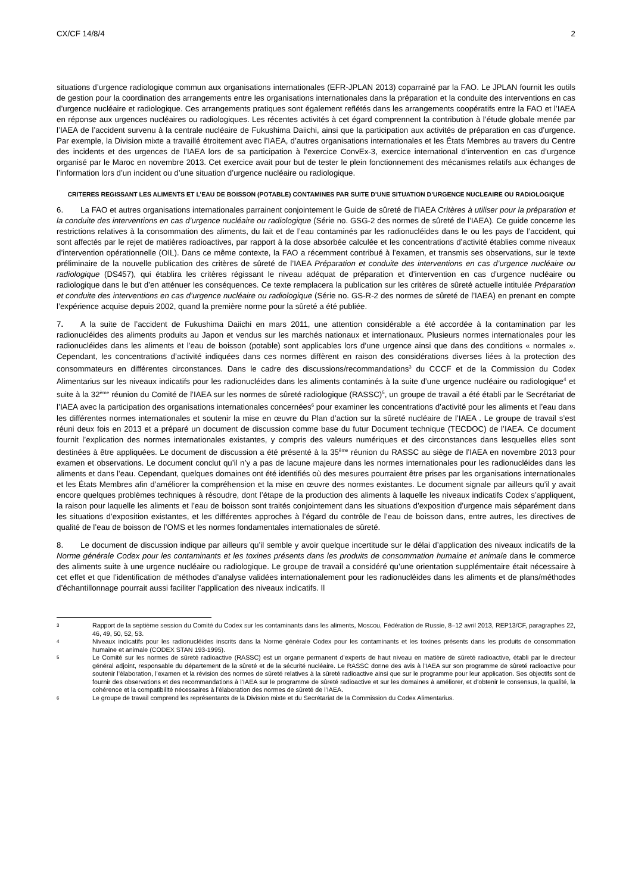CX/CF 14/8/4 2
situations d’urgence radiologique commun aux organisations internationales (EFR-JPLAN 2013) coparrainé par la FAO. Le JPLAN fournit les outils de gestion pour la coordination des arrangements entre les organisations internationales dans la préparation et la conduite des interventions en cas d’urgence nucléaire et radiologique. Ces arrangements pratiques sont également reflétés dans les arrangements coopératifs entre la FAO et l’IAEA en réponse aux urgences nucléaires ou radiologiques. Les récentes activités à cet égard comprennent la contribution à l’étude globale menée par l’IAEA de l’accident survenu à la centrale nucléaire de Fukushima Daiichi, ainsi que la participation aux activités de préparation en cas d’urgence. Par exemple, la Division mixte a travaillé étroitement avec l’IAEA, d’autres organisations internationales et les États Membres au travers du Centre des incidents et des urgences de l’IAEA lors de sa participation à l’exercice ConvEx-3, exercice international d’intervention en cas d’urgence organisé par le Maroc en novembre 2013. Cet exercice avait pour but de tester le plein fonctionnement des mécanismes relatifs aux échanges de l’information lors d’un incident ou d’une situation d’urgence nucléaire ou radiologique.
CRITERES REGISSANT LES ALIMENTS ET L’EAU DE BOISSON (POTABLE) CONTAMINES PAR SUITE D’UNE SITUATION D’URGENCE NUCLEAIRE OU RADIOLOGIQUE
6. La FAO et autres organisations internationales parrainent conjointement le Guide de sûreté de l’IAEA Critères à utiliser pour la préparation et la conduite des interventions en cas d’urgence nucléaire ou radiologique (Série no. GSG-2 des normes de sûreté de l’IAEA). Ce guide concerne les restrictions relatives à la consommation des aliments, du lait et de l’eau contaminés par les radionucléides dans le ou les pays de l’accident, qui sont affectés par le rejet de matières radioactives, par rapport à la dose absorbée calculée et les concentrations d’activité établies comme niveaux d’intervention opérationnelle (OIL). Dans ce même contexte, la FAO a récemment contribué à l’examen, et transmis ses observations, sur le texte préliminaire de la nouvelle publication des critères de sûreté de l’IAEA Préparation et conduite des interventions en cas d’urgence nucléaire ou radiologique (DS457), qui établira les critères régissant le niveau adéquat de préparation et d’intervention en cas d’urgence nucléaire ou radiologique dans le but d’en atténuer les conséquences. Ce texte remplacera la publication sur les critères de sûreté actuelle intitulée Préparation et conduite des interventions en cas d’urgence nucléaire ou radiologique (Série no. GS-R-2 des normes de sûreté de l’IAEA) en prenant en compte l’expérience acquise depuis 2002, quand la première norme pour la sûreté a été publiée.
7. A la suite de l’accident de Fukushima Daiichi en mars 2011, une attention considérable a été accordée à la contamination par les radionucléides des aliments produits au Japon et vendus sur les marchés nationaux et internationaux. Plusieurs normes internationales pour les radionucléides dans les aliments et l’eau de boisson (potable) sont applicables lors d’une urgence ainsi que dans des conditions « normales ». Cependant, les concentrations d’activité indiquées dans ces normes diffèrent en raison des considérations diverses liées à la protection des consommateurs en différentes circonstances. Dans le cadre des discussions/recommandations<sup>3</sup> du CCCF et de la Commission du Codex Alimentarius sur les niveaux indicatifs pour les radionucléides dans les aliments contaminés à la suite d’une urgence nucléaire ou radiologique<sup>4</sup> et suite à la 32<sup>ème</sup> réunion du Comité de l’IAEA sur les normes de sûreté radiologique (RASSC)<sup>5</sup>, un groupe de travail a été établi par le Secrétariat de l’IAEA avec la participation des organisations internationales concernées<sup>6</sup> pour examiner les concentrations d’activité pour les aliments et l’eau dans les différentes normes internationales et soutenir la mise en œuvre du Plan d’action sur la sûreté nucléaire de l’IAEA . Le groupe de travail s’est réuni deux fois en 2013 et a préparé un document de discussion comme base du futur Document technique (TECDOC) de l’IAEA. Ce document fournit l’explication des normes internationales existantes, y compris des valeurs numériques et des circonstances dans lesquelles elles sont destinées à être appliquées. Le document de discussion a été présenté à la 35<sup>ème</sup> réunion du RASSC au siège de l’IAEA en novembre 2013 pour examen et observations. Le document conclut qu’il n’y a pas de lacune majeure dans les normes internationales pour les radionucléides dans les aliments et dans l’eau. Cependant, quelques domaines ont été identifiés où des mesures pourraient être prises par les organisations internationales et les États Membres afin d’améliorer la compréhension et la mise en œuvre des normes existantes. Le document signale par ailleurs qu’il y avait encore quelques problèmes techniques à résoudre, dont l’étape de la production des aliments à laquelle les niveaux indicatifs Codex s’appliquent, la raison pour laquelle les aliments et l’eau de boisson sont traités conjointement dans les situations d’exposition d’urgence mais séparément dans les situations d’exposition existantes, et les différentes approches à l’égard du contrôle de l’eau de boisson dans, entre autres, les directives de qualité de l’eau de boisson de l’OMS et les normes fondamentales internationales de sûreté.
8. Le document de discussion indique par ailleurs qu’il semble y avoir quelque incertitude sur le délai d’application des niveaux indicatifs de la Norme générale Codex pour les contaminants et les toxines présents dans les produits de consommation humaine et animale dans le commerce des aliments suite à une urgence nucléaire ou radiologique. Le groupe de travail a considéré qu’une orientation supplémentaire était nécessaire à cet effet et que l’identification de méthodes d’analyse validées internationalement pour les radionucléides dans les aliments et de plans/méthodes d’échantillonnage pourrait aussi faciliter l’application des niveaux indicatifs. Il
<sup>3</sup> Rapport de la septième session du Comité du Codex sur les contaminants dans les aliments, Moscou, Fédération de Russie, 8–12 avril 2013, REP13/CF, paragraphes 22, 46, 49, 50, 52, 53.
<sup>4</sup> Niveaux indicatifs pour les radionucléides inscrits dans la Norme générale Codex pour les contaminants et les toxines présents dans les produits de consommation humaine et animale (CODEX STAN 193-1995).
<sup>5</sup> Le Comité sur les normes de sûreté radioactive (RASSC) est un organe permanent d’experts de haut niveau en matière de sûreté radioactive, établi par le directeur général adjoint, responsable du département de la sûreté et de la sécurité nucléaire. Le RASSC donne des avis à l’IAEA sur son programme de sûreté radioactive pour soutenir l’élaboration, l’examen et la révision des normes de sûreté relatives à la sûreté radioactive ainsi que sur le programme pour leur application. Ses objectifs sont de fournir des observations et des recommandations à l’IAEA sur le programme de sûreté radioactive et sur les domaines à améliorer, et d’obtenir le consensus, la qualité, la cohérence et la compatibilité nécessaires à l’élaboration des normes de sûreté de l’IAEA.
<sup>6</sup> Le groupe de travail comprend les représentants de la Division mixte et du Secrétariat de la Commission du Codex Alimentarius.